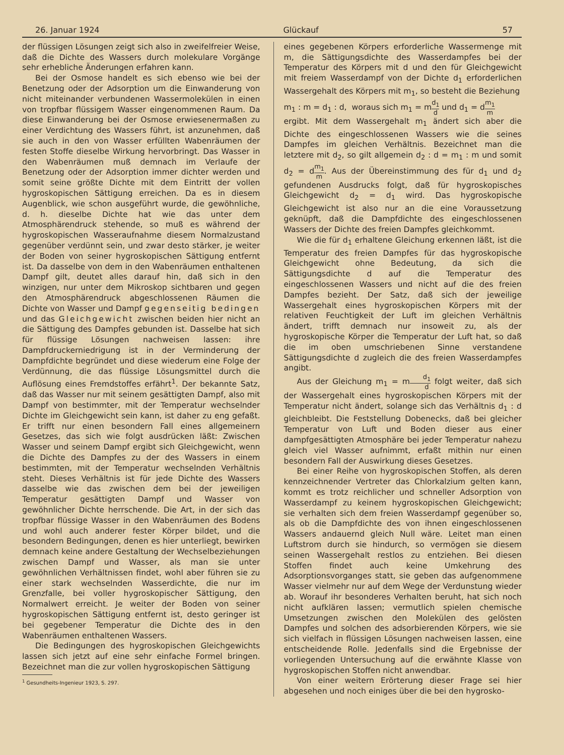26. Januar 1924 Glückauf 57
der flüssigen Lösungen zeigt sich also in zweifelfreier Weise, daß die Dichte des Wassers durch molekulare Vorgänge sehr erhebliche Änderungen erfahren kann.
Bei der Osmose handelt es sich ebenso wie bei der Benetzung oder der Adsorption um die Einwanderung von nicht miteinander verbundenen Wassermolekülen in einen von tropfbar flüssigem Wasser eingenommenen Raum. Da diese Einwanderung bei der Osmose erwiesenermaßen zu einer Verdichtung des Wassers führt, ist anzunehmen, daß sie auch in den von Wasser erfüllten Wabenräumen der festen Stoffe dieselbe Wirkung hervorbringt. Das Wasser in den Wabenräumen muß demnach im Verlaufe der Benetzung oder der Adsorption immer dichter werden und somit seine größte Dichte mit dem Eintritt der vollen hygroskopischen Sättigung erreichen. Da es in diesem Augenblick, wie schon ausgeführt wurde, die gewöhnliche, d. h. dieselbe Dichte hat wie das unter dem Atmosphärendruck stehende, so muß es während der hygroskopischen Wasseraufnahme diesem Normalzustand gegenüber verdünnt sein, und zwar desto stärker, je weiter der Boden von seiner hygroskopischen Sättigung entfernt ist. Da dasselbe von dem in den Wabenräumen enthaltenen Dampf gilt, deutet alles darauf hin, daß sich in den winzigen, nur unter dem Mikroskop sichtbaren und gegen den Atmosphärendruck abgeschlossenen Räumen die Dichte von Wasser und Dampf gegenseitig bedingen und das Gleichgewicht zwischen beiden hier nicht an die Sättigung des Dampfes gebunden ist. Dasselbe hat sich für flüssige Lösungen nachweisen lassen: ihre Dampfdruckerniedrigung ist in der Verminderung der Dampfdichte begründet und diese wiederum eine Folge der Verdünnung, die das flüssige Lösungsmittel durch die Auflösung eines Fremdstoffes erfährt<sup>1</sup>. Der bekannte Satz, daß das Wasser nur mit seinem gesättigten Dampf, also mit Dampf von bestimmter, mit der Temperatur wechselnder Dichte im Gleichgewicht sein kann, ist daher zu eng gefaßt. Er trifft nur einen besondern Fall eines allgemeinern Gesetzes, das sich wie folgt ausdrücken läßt: Zwischen Wasser und seinem Dampf ergibt sich Gleichgewicht, wenn die Dichte des Dampfes zu der des Wassers in einem bestimmten, mit der Temperatur wechselnden Verhältnis steht. Dieses Verhältnis ist für jede Dichte des Wassers dasselbe wie das zwischen dem bei der jeweiligen Temperatur gesättigten Dampf und Wasser von gewöhnlicher Dichte herrschende. Die Art, in der sich das tropfbar flüssige Wasser in den Wabenräumen des Bodens und wohl auch anderer fester Körper bildet, und die besondern Bedingungen, denen es hier unterliegt, bewirken demnach keine andere Gestaltung der Wechselbeziehungen zwischen Dampf und Wasser, als man sie unter gewöhnlichen Verhältnissen findet, wohl aber führen sie zu einer stark wechselnden Wasserdichte, die nur im Grenzfalle, bei voller hygroskopischer Sättigung, den Normalwert erreicht. Je weiter der Boden von seiner hygroskopischen Sättigung entfernt ist, desto geringer ist bei gegebener Temperatur die Dichte des in den Wabenräumen enthaltenen Wassers.
Die Bedingungen des hygroskopischen Gleichgewichts lassen sich jetzt auf eine sehr einfache Formel bringen. Bezeichnet man die zur vollen hygroskopischen Sättigung
<sup>1</sup> Gesundheits-Ingenieur 1923, S. 297.
eines gegebenen Körpers erforderliche Wassermenge mit m, die Sättigungsdichte des Wasserdampfes bei der Temperatur des Körpers mit d und den für Gleichgewicht mit freiem Wasserdampf von der Dichte d<sub>1</sub> erforderlichen Wassergehalt des Körpers mit m<sub>1</sub>, so besteht die Beziehung
m<sub>1</sub> : m = d<sub>1</sub> : d, woraus sich m<sub>1</sub> = md<sub>1</sub> d und d<sub>1</sub> = dm<sub>1</sub> m
ergibt. Mit dem Wassergehalt m<sub>1</sub> ändert sich aber die Dichte des eingeschlossenen Wassers wie die seines Dampfes im gleichen Verhältnis. Bezeichnet man die letztere mit d<sub>2</sub>, so gilt allgemein d<sub>2</sub> : d = m<sub>1</sub> : m und somit d<sub>2</sub> = dm<sub>1</sub> m. Aus der Übereinstimmung des für d<sub>1</sub> und d<sub>2</sub> gefundenen Ausdrucks folgt, daß für hygroskopisches Gleichgewicht d<sub>2</sub> = d<sub>1</sub> wird. Das hygroskopische Gleichgewicht ist also nur an die eine Voraussetzung geknüpft, daß die Dampfdichte des eingeschlossenen Wassers der Dichte des freien Dampfes gleichkommt.
Wie die für d<sub>1</sub> erhaltene Gleichung erkennen läßt, ist die Temperatur des freien Dampfes für das hygroskopische Gleichgewicht ohne Bedeutung, da sich die Sättigungsdichte d auf die Temperatur des eingeschlossenen Wassers und nicht auf die des freien Dampfes bezieht. Der Satz, daß sich der jeweilige Wassergehalt eines hygroskopischen Körpers mit der relativen Feuchtigkeit der Luft im gleichen Verhältnis ändert, trifft demnach nur insoweit zu, als der hygroskopische Körper die Temperatur der Luft hat, so daß die im oben umschriebenen Sinne verstandene Sättigungsdichte d zugleich die des freien Wasserdampfes angibt.
Aus der Gleichung m<sub>1</sub> = md<sub>1</sub> d folgt weiter, daß sich der Wassergehalt eines hygroskopischen Körpers mit der Temperatur nicht ändert, solange sich das Verhältnis d<sub>1</sub> : d gleichbleibt. Die Feststellung Dobenecks, daß bei gleicher Temperatur von Luft und Boden dieser aus einer dampfgesättigten Atmosphäre bei jeder Temperatur nahezu gleich viel Wasser aufnimmt, erfaßt mithin nur einen besondern Fall der Auswirkung dieses Gesetzes.
Bei einer Reihe von hygroskopischen Stoffen, als deren kennzeichnender Vertreter das Chlorkalzium gelten kann, kommt es trotz reichlicher und schneller Adsorption von Wasserdampf zu keinem hygroskopischen Gleichgewicht; sie verhalten sich dem freien Wasserdampf gegenüber so, als ob die Dampfdichte des von ihnen eingeschlossenen Wassers andauernd gleich Null wäre. Leitet man einen Luftstrom durch sie hindurch, so vermögen sie diesem seinen Wassergehalt restlos zu entziehen. Bei diesen Stoffen findet auch keine Umkehrung des Adsorptionsvorganges statt, sie geben das aufgenommene Wasser vielmehr nur auf dem Wege der Verdunstung wieder ab. Worauf ihr besonderes Verhalten beruht, hat sich noch nicht aufklären lassen; vermutlich spielen chemische Umsetzungen zwischen den Molekülen des gelösten Dampfes und solchen des adsorbierenden Körpers, wie sie sich vielfach in flüssigen Lösungen nachweisen lassen, eine entscheidende Rolle. Jedenfalls sind die Ergebnisse der vorliegenden Untersuchung auf die erwähnte Klasse von hygroskopischen Stoffen nicht anwendbar.
Von einer weitern Erörterung dieser Frage sei hier abgesehen und noch einiges über die bei den hygrosko-